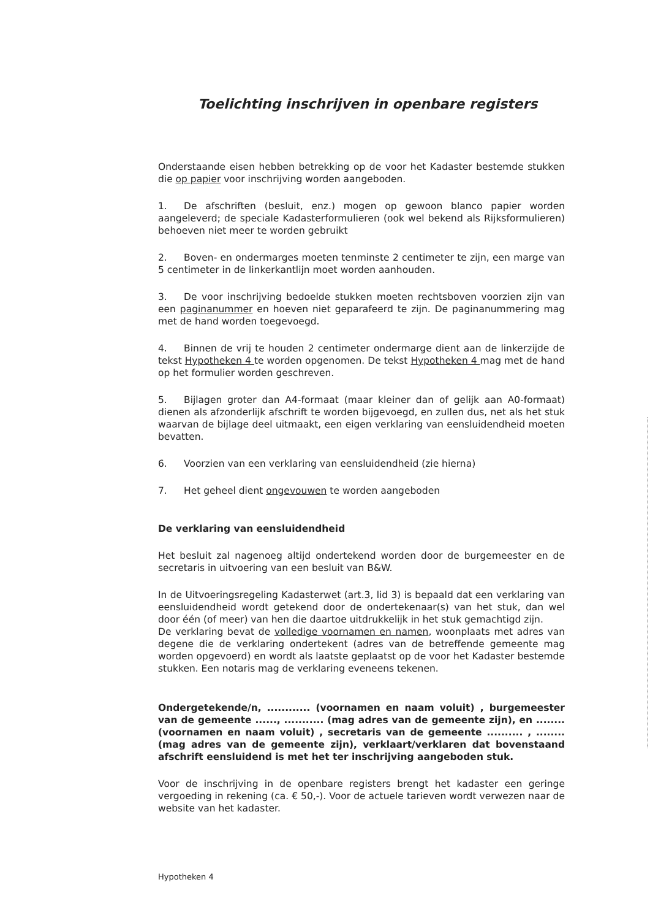Toelichting inschrijven in openbare registers
Onderstaande eisen hebben betrekking op de voor het Kadaster bestemde stukken die op papier voor inschrijving worden aangeboden.
1. De afschriften (besluit, enz.) mogen op gewoon blanco papier worden aangeleverd; de speciale Kadasterformulieren (ook wel bekend als Rijksformulieren) behoeven niet meer te worden gebruikt
2. Boven- en ondermarges moeten tenminste 2 centimeter te zijn, een marge van 5 centimeter in de linkerkantlijn moet worden aanhouden.
3. De voor inschrijving bedoelde stukken moeten rechtsboven voorzien zijn van een paginanummer en hoeven niet geparafeerd te zijn. De paginanummering mag met de hand worden toegevoegd.
4. Binnen de vrij te houden 2 centimeter ondermarge dient aan de linkerzijde de tekst Hypotheken 4 te worden opgenomen. De tekst Hypotheken 4 mag met de hand op het formulier worden geschreven.
5. Bijlagen groter dan A4-formaat (maar kleiner dan of gelijk aan A0-formaat) dienen als afzonderlijk afschrift te worden bijgevoegd, en zullen dus, net als het stuk waarvan de bijlage deel uitmaakt, een eigen verklaring van eensluidendheid moeten bevatten.
6. Voorzien van een verklaring van eensluidendheid (zie hierna)
7. Het geheel dient ongevouwen te worden aangeboden
De verklaring van eensluidendheid
Het besluit zal nagenoeg altijd ondertekend worden door de burgemeester en de secretaris in uitvoering van een besluit van B&W.
In de Uitvoeringsregeling Kadasterwet (art.3, lid 3) is bepaald dat een verklaring van eensluidendheid wordt getekend door de ondertekenaar(s) van het stuk, dan wel door één (of meer) van hen die daartoe uitdrukkelijk in het stuk gemachtigd zijn.
De verklaring bevat de volledige voornamen en namen, woonplaats met adres van degene die de verklaring ondertekent (adres van de betreffende gemeente mag worden opgevoerd) en wordt als laatste geplaatst op de voor het Kadaster bestemde stukken. Een notaris mag de verklaring eveneens tekenen.
Ondergetekende/n, ............ (voornamen en naam voluit) , burgemeester van de gemeente ......, ........... (mag adres van de gemeente zijn), en ........ (voornamen en naam voluit) , secretaris van de gemeente .......... , ........ (mag adres van de gemeente zijn), verklaart/verklaren dat bovenstaand afschrift eensluidend is met het ter inschrijving aangeboden stuk.
Voor de inschrijving in de openbare registers brengt het kadaster een geringe vergoeding in rekening (ca. € 50,-). Voor de actuele tarieven wordt verwezen naar de website van het kadaster.
Hypotheken 4